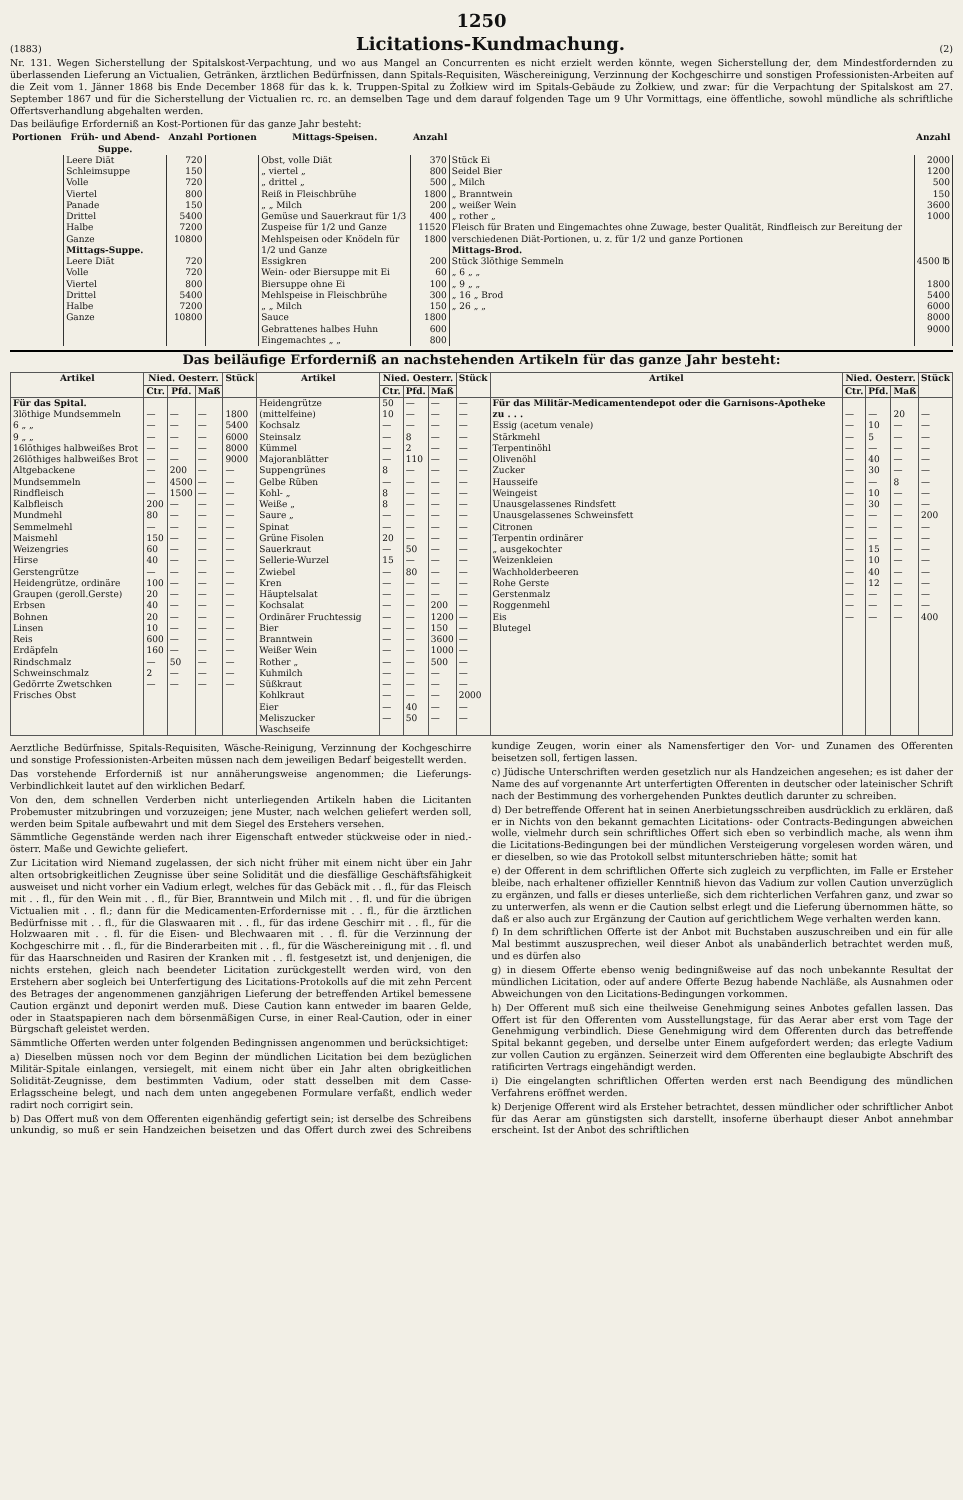1250
(1883)
Licitations-Kundmachung.
(2)
Nr. 131. Wegen Sicherstellung der Spitalskost-Verpachtung, und wo aus Mangel an Concurrenten es nicht erzielt werden könnte, wegen Sicherstellung der, dem Mindestfordernden zu überlassenden Lieferung an Victualien, Getränken, ärztlichen Bedürfnissen, dann Spitals-Requisiten, Wäschereinigung, Verzinnung der Kochgeschirre und sonstigen Professionisten-Arbeiten auf die Zeit vom 1. Jänner 1868 bis Ende December 1868 für das k. k. Truppen-Spital zu Żołkiew wird im Spitals-Gebäude zu Żołkiew, und zwar: für die Verpachtung der Spitalskost am 27. September 1867 und für die Sicherstellung der Victualien rc. rc. an demselben Tage und dem darauf folgenden Tage um 9 Uhr Vormittags, eine öffentliche, sowohl mündliche als schriftliche Offertsverhandlung abgehalten werden.
Das beiläufige Erforderniß an Kost-Portionen für das ganze Jahr besteht:
| Portionen | Früh- und Abend-Suppe. | Anzahl | Portionen | Mittags-Speisen. | Anzahl | | Anzahl |
| --- | --- | --- | --- | --- | --- | --- | --- |
| | Leere Diät Schleimsuppe Volle Viertel Panade Drittel Halbe Ganze Mittags-Suppe. Leere Diät Volle Viertel Drittel Halbe Ganze | 720 150 720 800 150 5400 7200 10800 720 720 800 5400 7200 10800 | | Obst, volle Diät „ viertel „ „ drittel „ Reiß in Fleischbrühe „ „ Milch Gemüse und Sauerkraut für 1/3 Zuspeise für 1/2 und Ganze Mehlspeisen oder Knödeln für 1/2 und Ganze Essigkren Wein- oder Biersuppe mit Ei Biersuppe ohne Ei Mehlspeise in Fleischbrühe „ „ Milch Sauce Gebrattenes halbes Huhn Eingemachtes „ „ | 370 800 500 1800 200 400 11520 1800 200 60 100 300 150 1800 600 800 | Stück Ei Seidel Bier „ Milch „ Branntwein „ weißer Wein „ rother „ Fleisch für Braten und Eingemachtes ohne Zuwage, bester Qualität, Rindfleisch zur Bereitung der verschiedenen Diät-Portionen, u. z. für 1/2 und ganze Portionen Mittags-Brod. Stück 3löthige Semmeln „ 6 „ „ „ 9 „ „ „ 16 „ Brod „ 26 „ „ | 2000 1200 500 150 3600 1000 4500 ℔ 1800 5400 6000 8000 9000 |
Das beiläufige Erforderniß an nachstehenden Artikeln für das ganze Jahr besteht:
| Artikel | Nied. Oesterr. | | | Stück | Artikel | Nied. Oesterr. | | | Stück | Artikel | Nied. Oesterr. | | | Stück |
| --- | --- | --- | --- | --- | --- | --- | --- | --- | --- | --- | --- | --- | --- | --- |
| | Ctr. | Pfd. | Maß | | | Ctr. | Pfd. | Maß | | | Ctr. | Pfd. | Maß | |
| Für das Spital. 3löthige Mundsemmeln 6 „ „ 9 „ „ 16löthiges halbweißes Brot 26löthiges halbweißes Brot Altgebackene Mundsemmeln Rindfleisch Kalbfleisch Mundmehl Semmelmehl Maismehl Weizengries Hirse Gerstengrütze Heidengrütze, ordinäre Graupen (geroll.Gerste) Erbsen Bohnen Linsen Reis Erdäpfeln Rindschmalz Schweinschmalz Gedörrte Zwetschken Frisches Obst | — — — — — — — — 200 80 — 150 60 40 — 100 20 40 20 10 600 160 — 2 — | — — — — — 200 4500 1500 — — — — — — — — — — — — — — 50 — — | — — — — — — — — — — — — — — — — — — — — — — — — — | 1800 5400 6000 8000 9000 — — — — — — — — — — — — — — — — — — — — | Heidengrütze (mittelfeine) Kochsalz Steinsalz Kümmel Majoranblätter Suppengrünes Gelbe Rüben Kohl- „ Weiße „ Saure „ Spinat Grüne Fisolen Sauerkraut Sellerie-Wurzel Zwiebel Kren Häuptelsalat Kochsalat Ordinärer Fruchtessig Bier Branntwein Weißer Wein Rother „ Kuhmilch Süßkraut Kohlkraut Eier Meliszucker Waschseife | 50 10 — — — — 8 — 8 8 — — 20 — 15 — — — — — — — — — — — — — — | — — — 8 2 110 — — — — — — — 50 — 80 — — — — — — — — — — — 40 50 | — — — — — — — — — — — — — — — — — — 200 1200 150 3600 1000 500 — — — — — | — — — — — — — — — — — — — — — — — — — — — — — — — — 2000 — — | Für das Militär-Medicamentendepot oder die Garnisons-Apotheke zu . . . Essig (acetum venale) Stärkmehl Terpentinöhl Olivenöhl Zucker Hausseife Weingeist Unausgelassenes Rindsfett Unausgelassenes Schweinsfett Citronen Terpentin ordinärer „ ausgekochter Weizenkleien Wachholderbeeren Rohe Gerste Gerstenmalz Roggenmehl Eis Blutegel | — — — — — — — — — — — — — — — — — — — | — 10 5 — 40 30 — 10 30 — — — 15 10 40 12 — — — | 20 — — — — — 8 — — — — — — — — — — — — | — — — — — — — — — 200 — — — — — — — — 400 |
Aerztliche Bedürfnisse, Spitals-Requisiten, Wäsche-Reinigung, Verzinnung der Kochgeschirre und sonstige Professionisten-Arbeiten müssen nach dem jeweiligen Bedarf beigestellt werden.
Das vorstehende Erforderniß ist nur annäherungsweise angenommen; die Lieferungs-Verbindlichkeit lautet auf den wirklichen Bedarf.
Von den, dem schnellen Verderben nicht unterliegenden Artikeln haben die Licitanten Probemuster mitzubringen und vorzuzeigen; jene Muster, nach welchen geliefert werden soll, werden beim Spitale aufbewahrt und mit dem Siegel des Erstehers versehen.
Sämmtliche Gegenstände werden nach ihrer Eigenschaft entweder stückweise oder in nied.-österr. Maße und Gewichte geliefert.
Zur Licitation wird Niemand zugelassen, der sich nicht früher mit einem nicht über ein Jahr alten ortsobrigkeitlichen Zeugnisse über seine Solidität und die diesfällige Geschäftsfähigkeit ausweiset und nicht vorher ein Vadium erlegt, welches für das Gebäck mit . . fl., für das Fleisch mit . . fl., für den Wein mit . . fl., für Bier, Branntwein und Milch mit . . fl. und für die übrigen Victualien mit . . fl.; dann für die Medicamenten-Erfordernisse mit . . fl., für die ärztlichen Bedürfnisse mit . . fl., für die Glaswaaren mit . . fl., für das irdene Geschirr mit . . fl., für die Holzwaaren mit . . fl. für die Eisen- und Blechwaaren mit . . fl. für die Verzinnung der Kochgeschirre mit . . fl., für die Binderarbeiten mit . . fl., für die Wäschereinigung mit . . fl. und für das Haarschneiden und Rasiren der Kranken mit . . fl. festgesetzt ist, und denjenigen, die nichts erstehen, gleich nach beendeter Licitation zurückgestellt werden wird, von den Erstehern aber sogleich bei Unterfertigung des Licitations-Protokolls auf die mit zehn Percent des Betrages der angenommenen ganzjährigen Lieferung der betreffenden Artikel bemessene Caution ergänzt und deponirt werden muß. Diese Caution kann entweder im baaren Gelde, oder in Staatspapieren nach dem börsenmäßigen Curse, in einer Real-Caution, oder in einer Bürgschaft geleistet werden.
Sämmtliche Offerten werden unter folgenden Bedingnissen angenommen und berücksichtiget:
a) Dieselben müssen noch vor dem Beginn der mündlichen Licitation bei dem bezüglichen Militär-Spitale einlangen, versiegelt, mit einem nicht über ein Jahr alten obrigkeitlichen Solidität-Zeugnisse, dem bestimmten Vadium, oder statt desselben mit dem Casse-Erlagsscheine belegt, und nach dem unten angegebenen Formulare verfaßt, endlich weder radirt noch corrigirt sein.
b) Das Offert muß von dem Offerenten eigenhändig gefertigt sein; ist derselbe des Schreibens unkundig, so muß er sein Handzeichen beisetzen und das Offert durch zwei des Schreibens kundige Zeugen, worin einer als Namensfertiger den Vor- und Zunamen des Offerenten beisetzen soll, fertigen lassen.
c) Jüdische Unterschriften werden gesetzlich nur als Handzeichen angesehen; es ist daher der Name des auf vorgenannte Art unterfertigten Offerenten in deutscher oder lateinischer Schrift nach der Bestimmung des vorhergehenden Punktes deutlich darunter zu schreiben.
d) Der betreffende Offerent hat in seinen Anerbietungsschreiben ausdrücklich zu erklären, daß er in Nichts von den bekannt gemachten Licitations- oder Contracts-Bedingungen abweichen wolle, vielmehr durch sein schriftliches Offert sich eben so verbindlich mache, als wenn ihm die Licitations-Bedingungen bei der mündlichen Versteigerung vorgelesen worden wären, und er dieselben, so wie das Protokoll selbst mitunterschrieben hätte; somit hat
e) der Offerent in dem schriftlichen Offerte sich zugleich zu verpflichten, im Falle er Ersteher bleibe, nach erhaltener offizieller Kenntniß hievon das Vadium zur vollen Caution unverzüglich zu ergänzen, und falls er dieses unterließe, sich dem richterlichen Verfahren ganz, und zwar so zu unterwerfen, als wenn er die Caution selbst erlegt und die Lieferung übernommen hätte, so daß er also auch zur Ergänzung der Caution auf gerichtlichem Wege verhalten werden kann.
f) In dem schriftlichen Offerte ist der Anbot mit Buchstaben auszuschreiben und ein für alle Mal bestimmt auszusprechen, weil dieser Anbot als unabänderlich betrachtet werden muß, und es dürfen also
g) in diesem Offerte ebenso wenig bedingnißweise auf das noch unbekannte Resultat der mündlichen Licitation, oder auf andere Offerte Bezug habende Nachläße, als Ausnahmen oder Abweichungen von den Licitations-Bedingungen vorkommen.
h) Der Offerent muß sich eine theilweise Genehmigung seines Anbotes gefallen lassen. Das Offert ist für den Offerenten vom Ausstellungstage, für das Aerar aber erst vom Tage der Genehmigung verbindlich. Diese Genehmigung wird dem Offerenten durch das betreffende Spital bekannt gegeben, und derselbe unter Einem aufgefordert werden; das erlegte Vadium zur vollen Caution zu ergänzen. Seinerzeit wird dem Offerenten eine beglaubigte Abschrift des ratificirten Vertrags eingehändigt werden.
i) Die eingelangten schriftlichen Offerten werden erst nach Beendigung des mündlichen Verfahrens eröffnet werden.
k) Derjenige Offerent wird als Ersteher betrachtet, dessen mündlicher oder schriftlicher Anbot für das Aerar am günstigsten sich darstellt, insoferne überhaupt dieser Anbot annehmbar erscheint. Ist der Anbot des schriftlichen